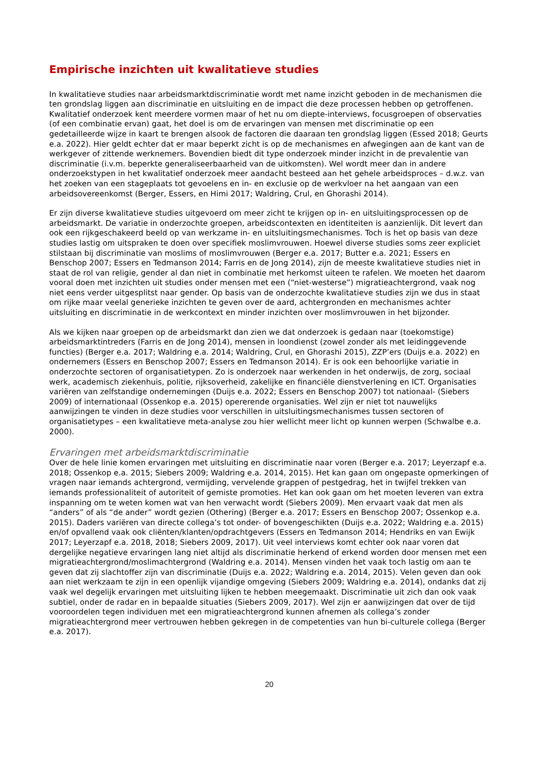Empirische inzichten uit kwalitatieve studies
In kwalitatieve studies naar arbeidsmarktdiscriminatie wordt met name inzicht geboden in de mechanismen die ten grondslag liggen aan discriminatie en uitsluiting en de impact die deze processen hebben op getroffenen. Kwalitatief onderzoek kent meerdere vormen maar of het nu om diepte-interviews, focusgroepen of observaties (of een combinatie ervan) gaat, het doel is om de ervaringen van mensen met discriminatie op een gedetailleerde wijze in kaart te brengen alsook de factoren die daaraan ten grondslag liggen (Essed 2018; Geurts e.a. 2022). Hier geldt echter dat er maar beperkt zicht is op de mechanismes en afwegingen aan de kant van de werkgever of zittende werknemers. Bovendien biedt dit type onderzoek minder inzicht in de prevalentie van discriminatie (i.v.m. beperkte generaliseerbaarheid van de uitkomsten). Wel wordt meer dan in andere onderzoekstypen in het kwalitatief onderzoek meer aandacht besteed aan het gehele arbeidsproces – d.w.z. van het zoeken van een stageplaats tot gevoelens en in- en exclusie op de werkvloer na het aangaan van een arbeidsovereenkomst (Berger, Essers, en Himi 2017; Waldring, Crul, en Ghorashi 2014).
Er zijn diverse kwalitatieve studies uitgevoerd om meer zicht te krijgen op in- en uitsluitingsprocessen op de arbeidsmarkt. De variatie in onderzochte groepen, arbeidscontexten en identiteiten is aanzienlijk. Dit levert dan ook een rijkgeschakeerd beeld op van werkzame in- en uitsluitingsmechanismes. Toch is het op basis van deze studies lastig om uitspraken te doen over specifiek moslimvrouwen. Hoewel diverse studies soms zeer expliciet stilstaan bij discriminatie van moslims of moslimvrouwen (Berger e.a. 2017; Butter e.a. 2021; Essers en Benschop 2007; Essers en Tedmanson 2014; Farris en de Jong 2014), zijn de meeste kwalitatieve studies niet in staat de rol van religie, gender al dan niet in combinatie met herkomst uiteen te rafelen. We moeten het daarom vooral doen met inzichten uit studies onder mensen met een (“niet-westerse”) migratieachtergrond, vaak nog niet eens verder uitgesplitst naar gender. Op basis van de onderzochte kwalitatieve studies zijn we dus in staat om rijke maar veelal generieke inzichten te geven over de aard, achtergronden en mechanismes achter uitsluiting en discriminatie in de werkcontext en minder inzichten over moslimvrouwen in het bijzonder.
Als we kijken naar groepen op de arbeidsmarkt dan zien we dat onderzoek is gedaan naar (toekomstige) arbeidsmarktintreders (Farris en de Jong 2014), mensen in loondienst (zowel zonder als met leidinggevende functies) (Berger e.a. 2017; Waldring e.a. 2014; Waldring, Crul, en Ghorashi 2015), ZZP’ers (Duijs e.a. 2022) en ondernemers (Essers en Benschop 2007; Essers en Tedmanson 2014). Er is ook een behoorlijke variatie in onderzochte sectoren of organisatietypen. Zo is onderzoek naar werkenden in het onderwijs, de zorg, sociaal werk, academisch ziekenhuis, politie, rijksoverheid, zakelijke en financiële dienstverlening en ICT. Organisaties variëren van zelfstandige ondernemingen (Duijs e.a. 2022; Essers en Benschop 2007) tot nationaal- (Siebers 2009) of internationaal (Ossenkop e.a. 2015) opererende organisaties. Wel zijn er niet tot nauwelijks aanwijzingen te vinden in deze studies voor verschillen in uitsluitingsmechanismes tussen sectoren of organisatietypes – een kwalitatieve meta-analyse zou hier wellicht meer licht op kunnen werpen (Schwalbe e.a. 2000).
Ervaringen met arbeidsmarktdiscriminatie
Over de hele linie komen ervaringen met uitsluiting en discriminatie naar voren (Berger e.a. 2017; Leyerzapf e.a. 2018; Ossenkop e.a. 2015; Siebers 2009; Waldring e.a. 2014, 2015). Het kan gaan om ongepaste opmerkingen of vragen naar iemands achtergrond, vermijding, vervelende grappen of pestgedrag, het in twijfel trekken van iemands professionaliteit of autoriteit of gemiste promoties. Het kan ook gaan om het moeten leveren van extra inspanning om te weten komen wat van hen verwacht wordt (Siebers 2009). Men ervaart vaak dat men als “anders” of als “de ander” wordt gezien (Othering) (Berger e.a. 2017; Essers en Benschop 2007; Ossenkop e.a. 2015). Daders variëren van directe collega’s tot onder- of bovengeschikten (Duijs e.a. 2022; Waldring e.a. 2015) en/of opvallend vaak ook cliënten/klanten/opdrachtgevers (Essers en Tedmanson 2014; Hendriks en van Ewijk 2017; Leyerzapf e.a. 2018, 2018; Siebers 2009, 2017). Uit veel interviews komt echter ook naar voren dat dergelijke negatieve ervaringen lang niet altijd als discriminatie herkend of erkend worden door mensen met een migratieachtergrond/moslimachtergrond (Waldring e.a. 2014). Mensen vinden het vaak toch lastig om aan te geven dat zij slachtoffer zijn van discriminatie (Duijs e.a. 2022; Waldring e.a. 2014, 2015). Velen geven dan ook aan niet werkzaam te zijn in een openlijk vijandige omgeving (Siebers 2009; Waldring e.a. 2014), ondanks dat zij vaak wel degelijk ervaringen met uitsluiting lijken te hebben meegemaakt. Discriminatie uit zich dan ook vaak subtiel, onder de radar en in bepaalde situaties (Siebers 2009, 2017). Wel zijn er aanwijzingen dat over de tijd vooroordelen tegen individuen met een migratieachtergrond kunnen afnemen als collega’s zonder migratieachtergrond meer vertrouwen hebben gekregen in de competenties van hun bi-culturele collega (Berger e.a. 2017).
20